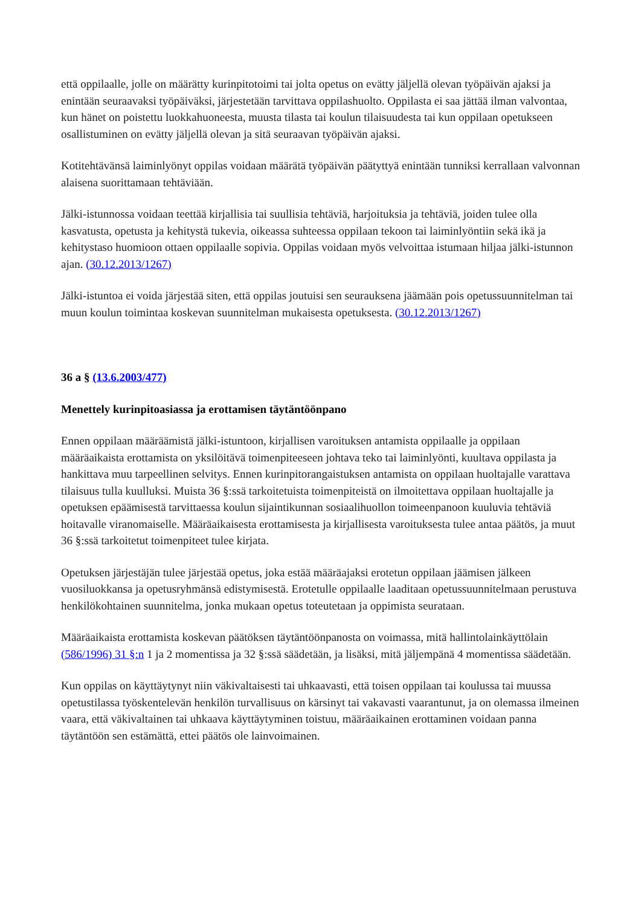että oppilaalle, jolle on määrätty kurinpitotoimi tai jolta opetus on evätty jäljellä olevan työpäivän ajaksi ja enintään seuraavaksi työpäiväksi, järjestetään tarvittava oppilashuolto. Oppilasta ei saa jättää ilman valvontaa, kun hänet on poistettu luokkahuoneesta, muusta tilasta tai koulun tilaisuudesta tai kun oppilaan opetukseen osallistuminen on evätty jäljellä olevan ja sitä seuraavan työpäivän ajaksi.
Kotitehtävänsä laiminlyönyt oppilas voidaan määrätä työpäivän päätyttyä enintään tunniksi kerrallaan valvonnan alaisena suorittamaan tehtäviään.
Jälki-istunnossa voidaan teettää kirjallisia tai suullisia tehtäviä, harjoituksia ja tehtäviä, joiden tulee olla kasvatusta, opetusta ja kehitystä tukevia, oikeassa suhteessa oppilaan tekoon tai laiminlyöntiin sekä ikä ja kehitystaso huomioon ottaen oppilaalle sopivia. Oppilas voidaan myös velvoittaa istumaan hiljaa jälki-istunnon ajan. (30.12.2013/1267)
Jälki-istuntoa ei voida järjestää siten, että oppilas joutuisi sen seurauksena jäämään pois opetussuunnitelman tai muun koulun toimintaa koskevan suunnitelman mukaisesta opetuksesta. (30.12.2013/1267)
36 a § (13.6.2003/477)
Menettely kurinpitoasiassa ja erottamisen täytäntöönpano
Ennen oppilaan määräämistä jälki-istuntoon, kirjallisen varoituksen antamista oppilaalle ja oppilaan määräaikaista erottamista on yksilöitävä toimenpiteeseen johtava teko tai laiminlyönti, kuultava oppilasta ja hankittava muu tarpeellinen selvitys. Ennen kurinpitorangaistuksen antamista on oppilaan huoltajalle varattava tilaisuus tulla kuulluksi. Muista 36 §:ssä tarkoitetuista toimenpiteistä on ilmoitettava oppilaan huoltajalle ja opetuksen epäämisestä tarvittaessa koulun sijaintikunnan sosiaalihuollon toimeenpanoon kuuluvia tehtäviä hoitavalle viranomaiselle. Määräaikaisesta erottamisesta ja kirjallisesta varoituksesta tulee antaa päätös, ja muut 36 §:ssä tarkoitetut toimenpiteet tulee kirjata.
Opetuksen järjestäjän tulee järjestää opetus, joka estää määräajaksi erotetun oppilaan jäämisen jälkeen vuosiluokkansa ja opetusryhmänsä edistymisestä. Erotetulle oppilaalle laaditaan opetussuunnitelmaan perustuva henkilökohtainen suunnitelma, jonka mukaan opetus toteutetaan ja oppimista seurataan.
Määräaikaista erottamista koskevan päätöksen täytäntöönpanosta on voimassa, mitä hallintolainkäyttölain (586/1996) 31 §:n 1 ja 2 momentissa ja 32 §:ssä säädetään, ja lisäksi, mitä jäljempänä 4 momentissa säädetään.
Kun oppilas on käyttäytynyt niin väkivaltaisesti tai uhkaavasti, että toisen oppilaan tai koulussa tai muussa opetustilassa työskentelevän henkilön turvallisuus on kärsinyt tai vakavasti vaarantunut, ja on olemassa ilmeinen vaara, että väkivaltainen tai uhkaava käyttäytyminen toistuu, määräaikainen erottaminen voidaan panna täytäntöön sen estämättä, ettei päätös ole lainvoimainen.